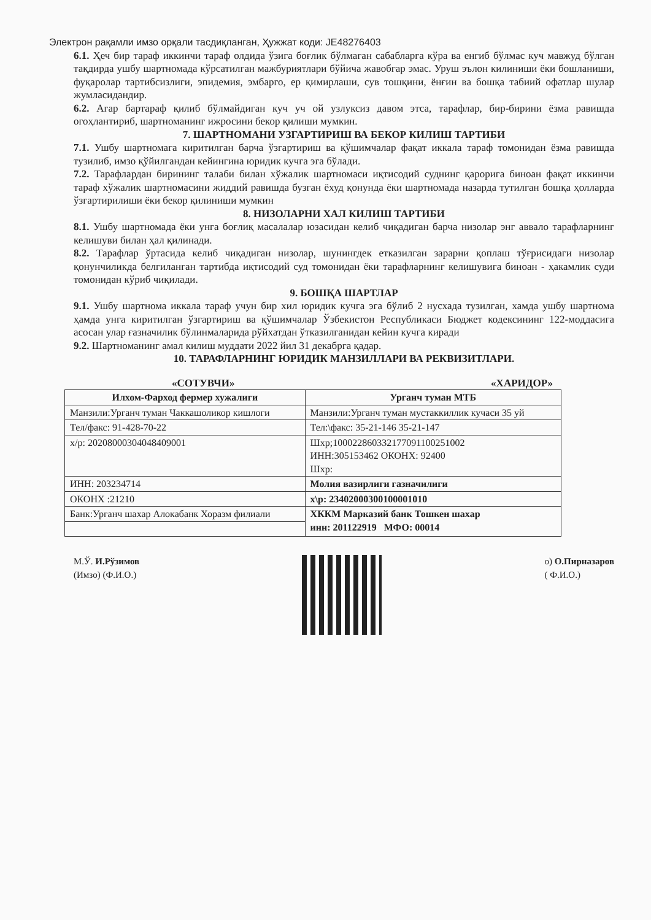Электрон рақамли имзо орқали тасдиқланган, Ҳужжат коди: JE48276403
6.1. Ҳеч бир тараф иккинчи тараф олдида ўзига боғлик бўлмаган сабабларга кўра ва енгиб бўлмас куч мавжуд бўлган тақдирда ушбу шартномада кўрсатилган мажбуриятлари бўйича жавобгар эмас. Уруш эълон килиниши ёки бошланиши, фуқаролар тартибсизлиги, эпидемия, эмбарго, ер қимирлаши, сув тошқини, ёнғин ва бошқа табиий офатлар шулар жумласидандир.
6.2. Агар бартараф қилиб бўлмайдиган куч уч ой узлуксиз давом этса, тарафлар, бир-бирини ёзма равишда огоҳлантириб, шартноманинг ижросини бекор қилиши мумкин.
7. ШАРТНОМАНИ УЗГАРТИРИШ ВА БЕКОР КИЛИШ ТАРТИБИ
7.1. Ушбу шартномага киритилган барча ўзгартириш ва қўшимчалар фақат иккала тараф томонидан ёзма равишда тузилиб, имзо қўйилгандан кейингина юридик кучга эга бўлади.
7.2. Тарафлардан бирининг талаби билан хўжалик шартномаси иқтисодий суднинг қарорига биноан фақат иккинчи тараф хўжалик шартномасини жиддий равишда бузган ёхуд қонунда ёки шартномада назарда тутилган бошқа ҳолларда ўзгартирилиши ёки бекор қилиниши мумкин
8. НИЗОЛАРНИ ХАЛ КИЛИШ ТАРТИБИ
8.1. Ушбу шартномада ёки унга боғлиқ масалалар юзасидан келиб чиқадиган барча низолар энг аввало тарафларнинг келишуви билан ҳал қилинади.
8.2. Тарафлар ўртасида келиб чиқадиган низолар, шунингдек етказилган зарарни қоплаш тўғрисидаги низолар қонунчиликда белгиланган тартибда иқтисодий суд томонидан ёки тарафларнинг келишувига биноан - ҳакамлик суди томонидан кўриб чиқилади.
9. БОШҚА ШАРТЛАР
9.1. Ушбу шартнома иккала тараф учун бир хил юридик кучга эга бўлиб 2 нусхада тузилган, хамда ушбу шартнома ҳамда унга киритилган ўзгартириш ва қўшимчалар Ўзбекистон Республикаси Бюджет кодексининг 122-моддасига асосан улар ғазначилик бўлинмаларида рўйхатдан ўтказилганидан кейин кучга киради
9.2. Шартноманинг амал килиш муддати 2022 йил 31 декабрга қадар.
10. ТАРАФЛАРНИНГ ЮРИДИК МАНЗИЛЛАРИ ВА РЕКВИЗИТЛАРИ.
«СОТУВЧИ» «ХАРИДОР»
| Илхом-Фарход фермер хужалиги | Урганч туман МТБ |
| --- | --- |
| Манзили:Урганч туман Чаккашоликор кишлоги | Манзили:Урганч туман мустаккиллик кучаси 35 уй |
| Тел/факс: 91-428-70-22 | Тел:\факс: 35-21-146 35-21-147 |
| х/р: 20208000304048409001 | Шхр;100022860332177091100251002 ИНН:305153462 ОКОНХ: 92400 Шхр: |
| ИНН: 203234714 | Молия вазирлиги газначилиги |
| ОКОНХ :21210 | х\р: 23402000300100001010 |
| Банк:Урганч шахар Алокабанк Хоразм филиали | ХККМ Марказий банк Тошкен шахар инн: 201122919 МФО: 00014 |
М.Ў. И.Рўзимов
(Имзо) (Ф.И.О.)
о) О.Пирназаров
( Ф.И.О.)